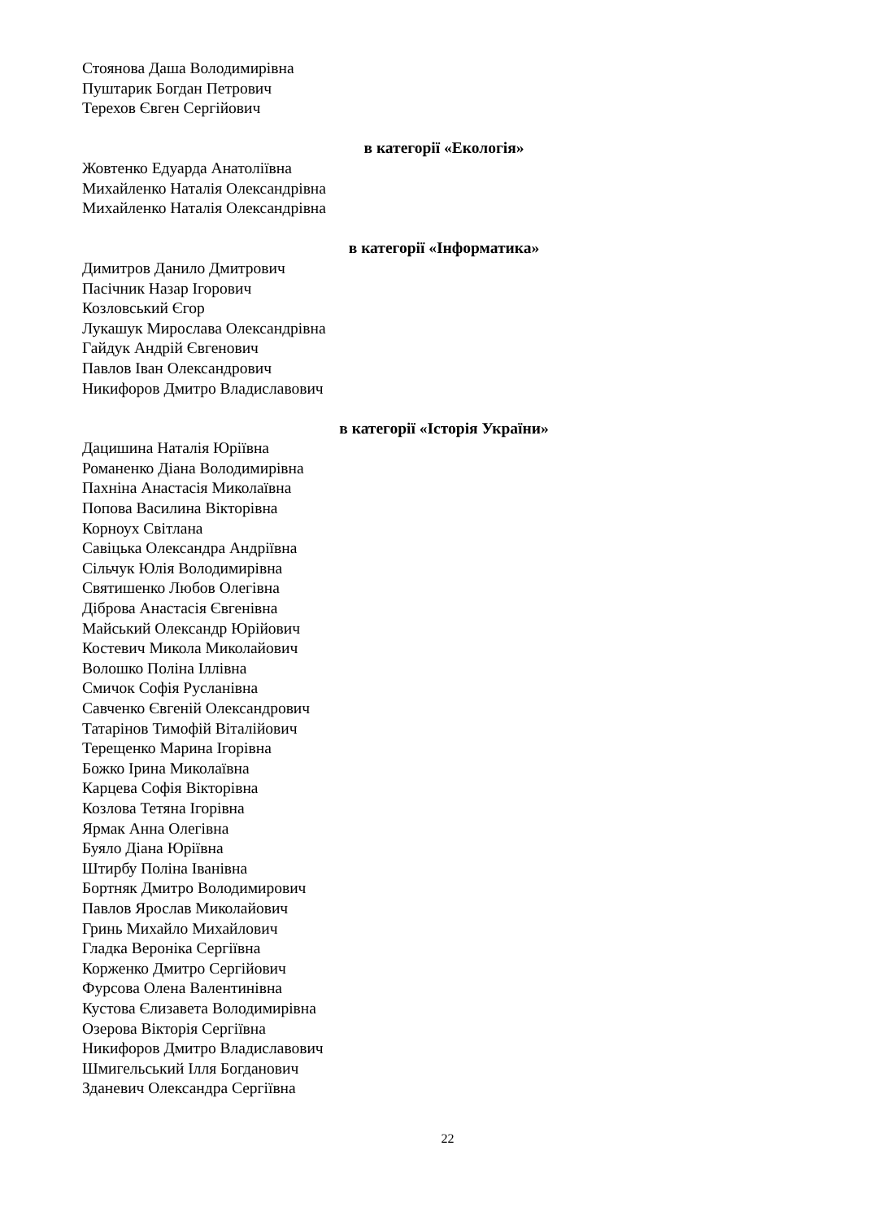Стоянова Даша Володимирівна
Пуштарик Богдан Петрович
Терехов Євген Сергійович
в категорії «Екологія»
Жовтенко Едуарда Анатоліївна
Михайленко Наталія Олександрівна
Михайленко Наталія Олександрівна
в категорії «Інформатика»
Димитров Данило Дмитрович
Пасічник Назар Ігорович
Козловський Єгор
Лукашук Мирослава Олександрівна
Гайдук Андрій Євгенович
Павлов Іван Олександрович
Никифоров Дмитро Владиславович
в категорії «Історія України»
Дацишина Наталія Юріївна
Романенко Діана Володимирівна
Пахніна Анастасія Миколаївна
Попова Василина Вікторівна
Корноух Світлана
Савіцька Олександра Андріївна
Сільчук Юлія Володимирівна
Святишенко Любов Олегівна
Діброва Анастасія Євгенівна
Майський Олександр Юрійович
Костевич Микола Миколайович
Волошко Поліна Іллівна
Смичок Софія Русланівна
Савченко Євгеній Олександрович
Татарінов Тимофій Віталійович
Терещенко Марина Ігорівна
Божко Ірина Миколаївна
Карцева Софія Вікторівна
Козлова Тетяна Ігорівна
Ярмак Анна Олегівна
Буяло Діана Юріївна
Штирбу Поліна Іванівна
Бортняк Дмитро Володимирович
Павлов Ярослав Миколайович
Гринь Михайло Михайлович
Гладка Вероніка Сергіївна
Корженко Дмитро Сергійович
Фурсова Олена Валентинівна
Кустова Єлизавета Володимирівна
Озерова Вікторія Сергіївна
Никифоров Дмитро Владиславович
Шмигельський Ілля Богданович
Зданевич Олександра Сергіївна
22